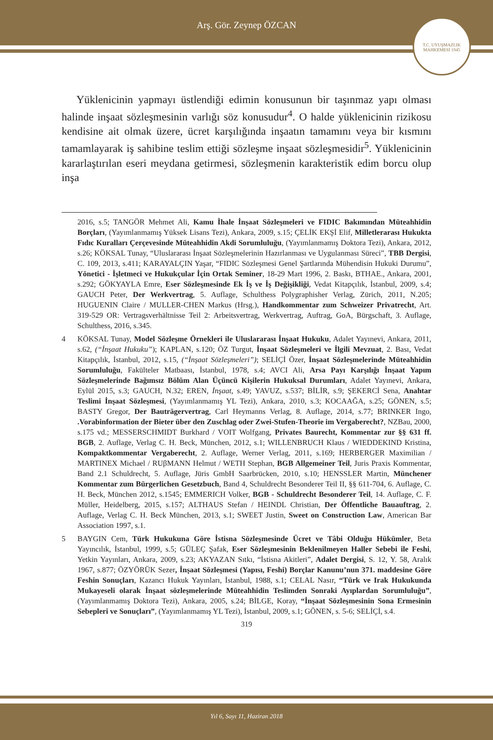Arş. Gör. Zeynep ÖZCAN
T.C. UYUŞMAZLIK MAHKEMESİ 1945
Yüklenicinin yapmayı üstlendiği edimin konusunun bir taşınmaz yapı olması halinde inşaat sözleşmesinin varlığı söz konusudur<sup>4</sup>. O halde yüklenicinin rizikosu kendisine ait olmak üzere, ücret karşılığında inşaatın tamamını veya bir kısmını tamamlayarak iş sahibine teslim ettiği sözleşme inşaat sözleşmesidir<sup>5</sup>. Yüklenicinin kararlaştırılan eseri meydana getirmesi, sözleşmenin karakteristik edim borcu olup inşa
2016, s.5; TANGÖR Mehmet Ali, Kamu İhale İnşaat Sözleşmeleri ve FIDIC Bakımından Müteahhidin Borçları, (Yayımlanmamış Yüksek Lisans Tezi), Ankara, 2009, s.15; ÇELİK EKŞİ Elif, Milletlerarası Hukukta Fıdıc Kuralları Çerçevesinde Müteahhidin Akdi Sorumluluğu, (Yayımlanmamış Doktora Tezi), Ankara, 2012, s.26; KÖKSAL Tunay, “Uluslararası İnşaat Sözleşmelerinin Hazırlanması ve Uygulanması Süreci”, TBB Dergisi, C. 109, 2013, s.411; KARAYALÇIN Yaşar, “FIDIC Sözleşmesi Genel Şartlarında Mühendisin Hukuki Durumu”, Yönetici - İşletmeci ve Hukukçular İçin Ortak Seminer, 18-29 Mart 1996, 2. Baskı, BTHAE., Ankara, 2001, s.292; GÖKYAYLA Emre, Eser Sözleşmesinde Ek İş ve İş Değişikliği, Vedat Kitapçılık, İstanbul, 2009, s.4; GAUCH Peter, Der Werkvertrag, 5. Auflage, Schulthess Polygraphisher Verlag, Zürich, 2011, N.205; HUGUENIN Claire / MULLER-CHEN Markus (Hrsg.), Handkommentar zum Schweizer Privatrecht, Art. 319-529 OR: Vertragsverhältnisse Teil 2: Arbeitsvertrag, Werkvertrag, Auftrag, GoA, Bürgschaft, 3. Auflage, Schulthess, 2016, s.345.
4 KÖKSAL Tunay, Model Sözleşme Örnekleri ile Uluslararası İnşaat Hukuku, Adalet Yayınevi, Ankara, 2011, s.62, (“İnşaat Hukuku”); KAPLAN, s.120; ÖZ Turgut, İnşaat Sözleşmeleri ve İlgili Mevzuat, 2. Bası, Vedat Kitapçılık, İstanbul, 2012, s.15, (“İnşaat Sözleşmeleri”); SELİÇİ Özer, İnşaat Sözleşmelerinde Müteahhidin Sorumluluğu, Fakülteler Matbaası, İstanbul, 1978, s.4; AVCI Ali, Arsa Payı Karşılığı İnşaat Yapım Sözleşmelerinde Bağımsız Bölüm Alan Üçüncü Kişilerin Hukuksal Durumları, Adalet Yayınevi, Ankara, Eylül 2015, s.3; GAUCH, N.32; EREN, İnşaat, s.49; YAVUZ, s.537; BİLİR, s.9; ŞEKERCİ Sena, Anahtar Teslimi İnşaat Sözleşmesi, (Yayımlanmamış YL Tezi), Ankara, 2010, s.3; KOCAAĞA, s.25; GÖNEN, s.5; BASTY Gregor, Der Bauträgervertrag, Carl Heymanns Verlag, 8. Auflage, 2014, s.77; BRINKER Ingo, .Vorabinformation der Bieter über den Zuschlag oder Zwei-Stufen-Theorie im Vergaberecht?, NZBau, 2000, s.175 vd.; MESSERSCHMIDT Burkhard / VOIT Wolfgang, Privates Baurecht, Kommentar zur §§ 631 ff. BGB, 2. Auflage, Verlag C. H. Beck, München, 2012, s.1; WILLENBRUCH Klaus / WIEDDEKIND Kristina, Kompaktkommentar Vergaberecht, 2. Auflage, Werner Verlag, 2011, s.169; HERBERGER Maximilian / MARTINEX Michael / RUβMANN Helmut / WETH Stephan, BGB Allgemeiner Teil, Juris Praxis Kommentar, Band 2.1 Schuldrecht, 5. Auflage, Jüris GmbH Saarbrücken, 2010, s.10; HENSSLER Martin, Münchener Kommentar zum Bürgerlichen Gesetzbuch, Band 4, Schuldrecht Besonderer Teil II, §§ 611-704, 6. Auflage, C. H. Beck, München 2012, s.1545; EMMERICH Volker, BGB - Schuldrecht Besonderer Teil, 14. Auflage, C. F. Müller, Heidelberg, 2015, s.157; ALTHAUS Stefan / HEINDL Christian, Der Öffentliche Bauauftrag, 2. Auflage, Verlag C. H. Beck München, 2013, s.1; SWEET Justin, Sweet on Construction Law, American Bar Association 1997, s.1.
5 BAYGIN Cem, Türk Hukukuna Göre İstisna Sözleşmesinde Ücret ve Tâbi Olduğu Hükümler, Beta Yayıncılık, İstanbul, 1999, s.5; GÜLEÇ Şafak, Eser Sözleşmesinin Beklenilmeyen Haller Sebebi ile Feshi, Yetkin Yayınları, Ankara, 2009, s.23; AKYAZAN Sıtkı, “İstisna Akitleri”, Adalet Dergisi, S. 12, Y. 58, Aralık 1967, s.877; ÖZYÖRÜK Sezer, İnşaat Sözleşmesi (Yapısı, Feshi) Borçlar Kanunu’nun 371. maddesine Göre Feshin Sonuçları, Kazancı Hukuk Yayınları, İstanbul, 1988, s.1; CELAL Nasır, “Türk ve Irak Hukukunda Mukayeseli olarak İnşaat sözleşmelerinde Müteahhidin Teslimden Sonraki Ayıplardan Sorumluluğu”, (Yayımlanmamış Doktora Tezi), Ankara, 2005, s.24; BİLGE, Koray, “İnşaat Sözleşmesinin Sona Ermesinin Sebepleri ve Sonuçları”, (Yayımlanmamış YL Tezi), İstanbul, 2009, s.1; GÖNEN, s. 5-6; SELİÇİ, s.4.
319
Yıl 6, Sayı 11, Haziran 2018